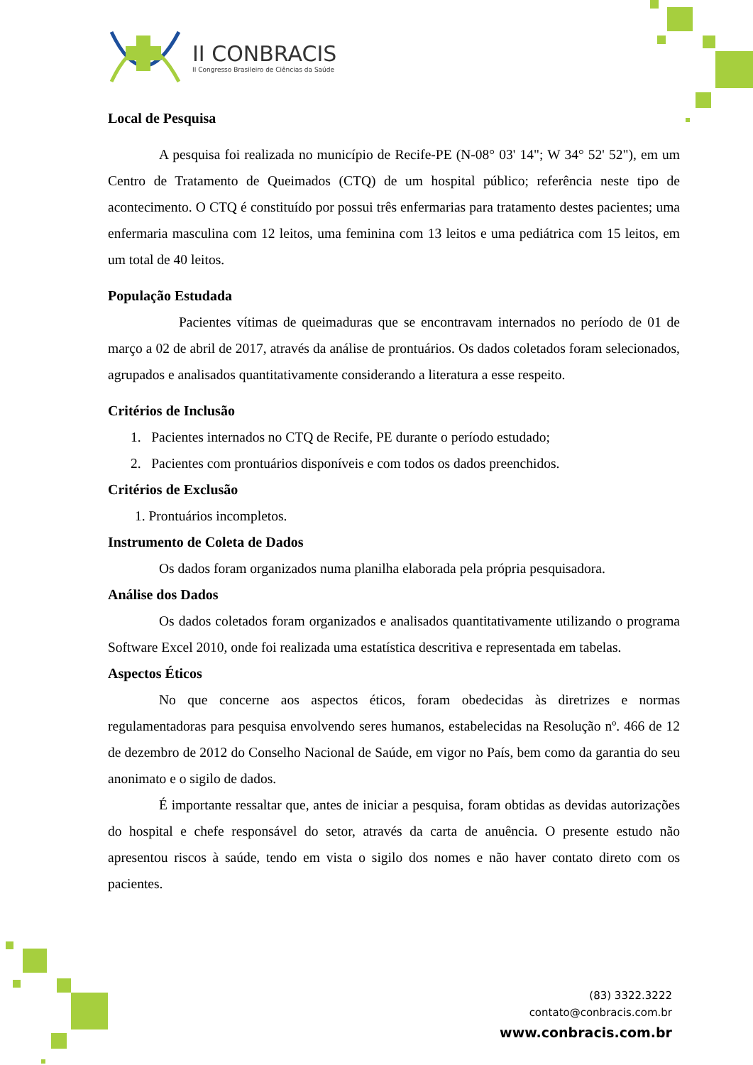II CONBRACIS
II Congresso Brasileiro de Ciências da Saúde
Local de Pesquisa
A pesquisa foi realizada no município de Recife-PE (N-08° 03' 14"; W 34° 52' 52"), em um Centro de Tratamento de Queimados (CTQ) de um hospital público; referência neste tipo de acontecimento. O CTQ é constituído por possui três enfermarias para tratamento destes pacientes; uma enfermaria masculina com 12 leitos, uma feminina com 13 leitos e uma pediátrica com 15 leitos, em um total de 40 leitos.
População Estudada
Pacientes vítimas de queimaduras que se encontravam internados no período de 01 de março a 02 de abril de 2017, através da análise de prontuários. Os dados coletados foram selecionados, agrupados e analisados quantitativamente considerando a literatura a esse respeito.
Critérios de Inclusão
1. Pacientes internados no CTQ de Recife, PE durante o período estudado;
2. Pacientes com prontuários disponíveis e com todos os dados preenchidos.
Critérios de Exclusão
1. Prontuários incompletos.
Instrumento de Coleta de Dados
Os dados foram organizados numa planilha elaborada pela própria pesquisadora.
Análise dos Dados
Os dados coletados foram organizados e analisados quantitativamente utilizando o programa Software Excel 2010, onde foi realizada uma estatística descritiva e representada em tabelas.
Aspectos Éticos
No que concerne aos aspectos éticos, foram obedecidas às diretrizes e normas regulamentadoras para pesquisa envolvendo seres humanos, estabelecidas na Resolução nº. 466 de 12 de dezembro de 2012 do Conselho Nacional de Saúde, em vigor no País, bem como da garantia do seu anonimato e o sigilo de dados.
É importante ressaltar que, antes de iniciar a pesquisa, foram obtidas as devidas autorizações do hospital e chefe responsável do setor, através da carta de anuência. O presente estudo não apresentou riscos à saúde, tendo em vista o sigilo dos nomes e não haver contato direto com os pacientes.
(83) 3322.3222
contato@conbracis.com.br
www.conbracis.com.br